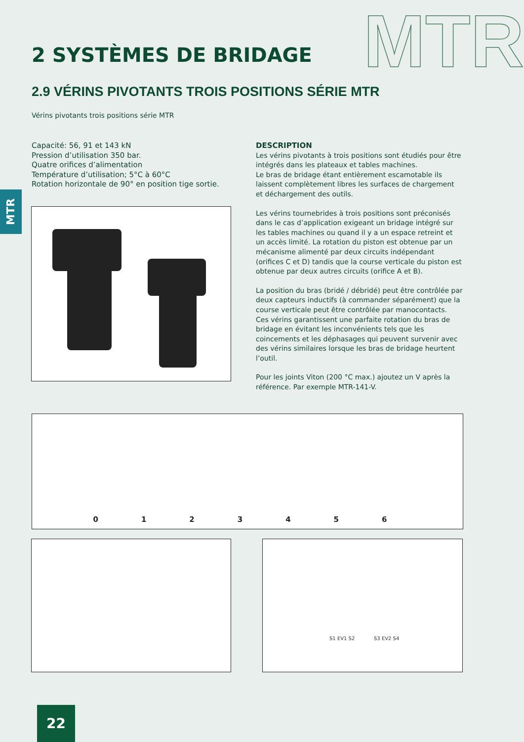MTR 2 SYSTÈMES DE BRIDAGE
2.9 VÉRINS PIVOTANTS TROIS POSITIONS SÉRIE MTR
Vérins pivotants trois positions série MTR
Capacité: 56, 91 et 143 kN
Pression d’utilisation 350 bar.
Quatre orifices d’alimentation
Température d’utilisation; 5°C à 60°C
Rotation horizontale de 90° en position tige sortie.
MTR
DESCRIPTION
Les vérins pivotants à trois positions sont étudiés pour être intégrés dans les plateaux et tables machines.
Le bras de bridage étant entièrement escamotable ils laissent complètement libres les surfaces de chargement et déchargement des outils.
Les vérins tournebrides à trois positions sont préconisés dans le cas d’application exigeant un bridage intégré sur les tables machines ou quand il y a un espace retreint et un accès limité. La rotation du piston est obtenue par un mécanisme alimenté par deux circuits indépendant (orifices C et D) tandis que la course verticale du piston est obtenue par deux autres circuits (orifice A et B).
La position du bras (bridé / débridé) peut être contrôlée par deux capteurs inductifs (à commander séparément) que la course verticale peut être contrôlée par manocontacts.
Ces vérins garantissent une parfaite rotation du bras de bridage en évitant les inconvénients tels que les coincements et les déphasages qui peuvent survenir avec des vérins similaires lorsque les bras de bridage heurtent l’outil.
Pour les joints Viton (200 °C max.) ajoutez un V après la référence. Par exemple MTR-141-V.
0 1 2 3 4 5 6
S1 EV1 S2 S3 EV2 S4
22